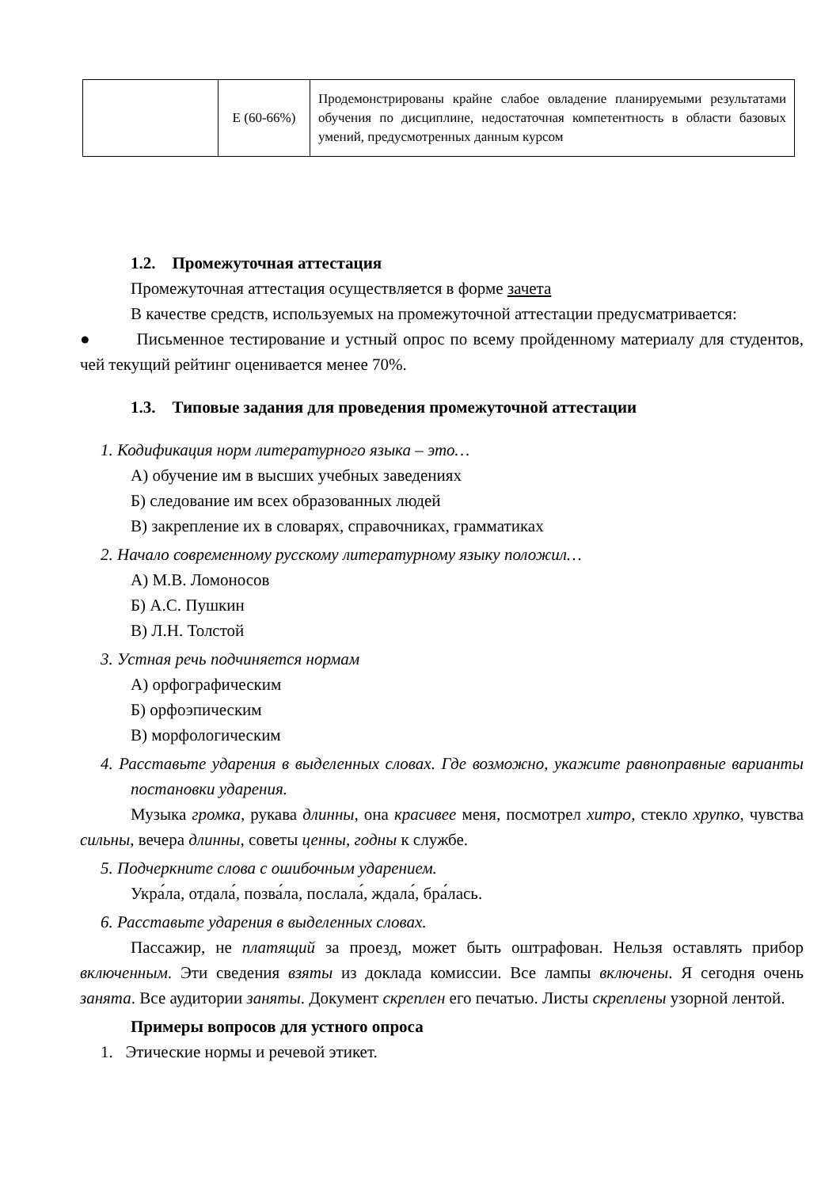| | Е (60-66%) | Продемонстрированы крайне слабое овладение планируемыми результатами обучения по дисциплине, недостаточная компетентность в области базовых умений, предусмотренных данным курсом |
1.2. Промежуточная аттестация
Промежуточная аттестация осуществляется в форме зачета
В качестве средств, используемых на промежуточной аттестации предусматривается:
● Письменное тестирование и устный опрос по всему пройденному материалу для студентов, чей текущий рейтинг оценивается менее 70%.
1.3. Типовые задания для проведения промежуточной аттестации
1. Кодификация норм литературного языка – это…
А) обучение им в высших учебных заведениях
Б) следование им всех образованных людей
В) закрепление их в словарях, справочниках, грамматиках
2. Начало современному русскому литературному языку положил…
А) М.В. Ломоносов
Б) А.С. Пушкин
В) Л.Н. Толстой
3. Устная речь подчиняется нормам
А) орфографическим
Б) орфоэпическим
В) морфологическим
4. Расставьте ударения в выделенных словах. Где возможно, укажите равноправные варианты постановки ударения.
Музыка громка, рукава длинны, она красивее меня, посмотрел хитро, стекло хрупко, чувства сильны, вечера длинны, советы ценны, годны к службе.
5. Подчеркните слова с ошибочным ударением.
Укра́ла, отдала́, позва́ла, послала́, ждала́, бра́лась.
6. Расставьте ударения в выделенных словах.
Пассажир, не платящий за проезд, может быть оштрафован. Нельзя оставлять прибор включенным. Эти сведения взяты из доклада комиссии. Все лампы включены. Я сегодня очень занята. Все аудитории заняты. Документ скреплен его печатью. Листы скреплены узорной лентой.
Примеры вопросов для устного опроса
1. Этические нормы и речевой этикет.